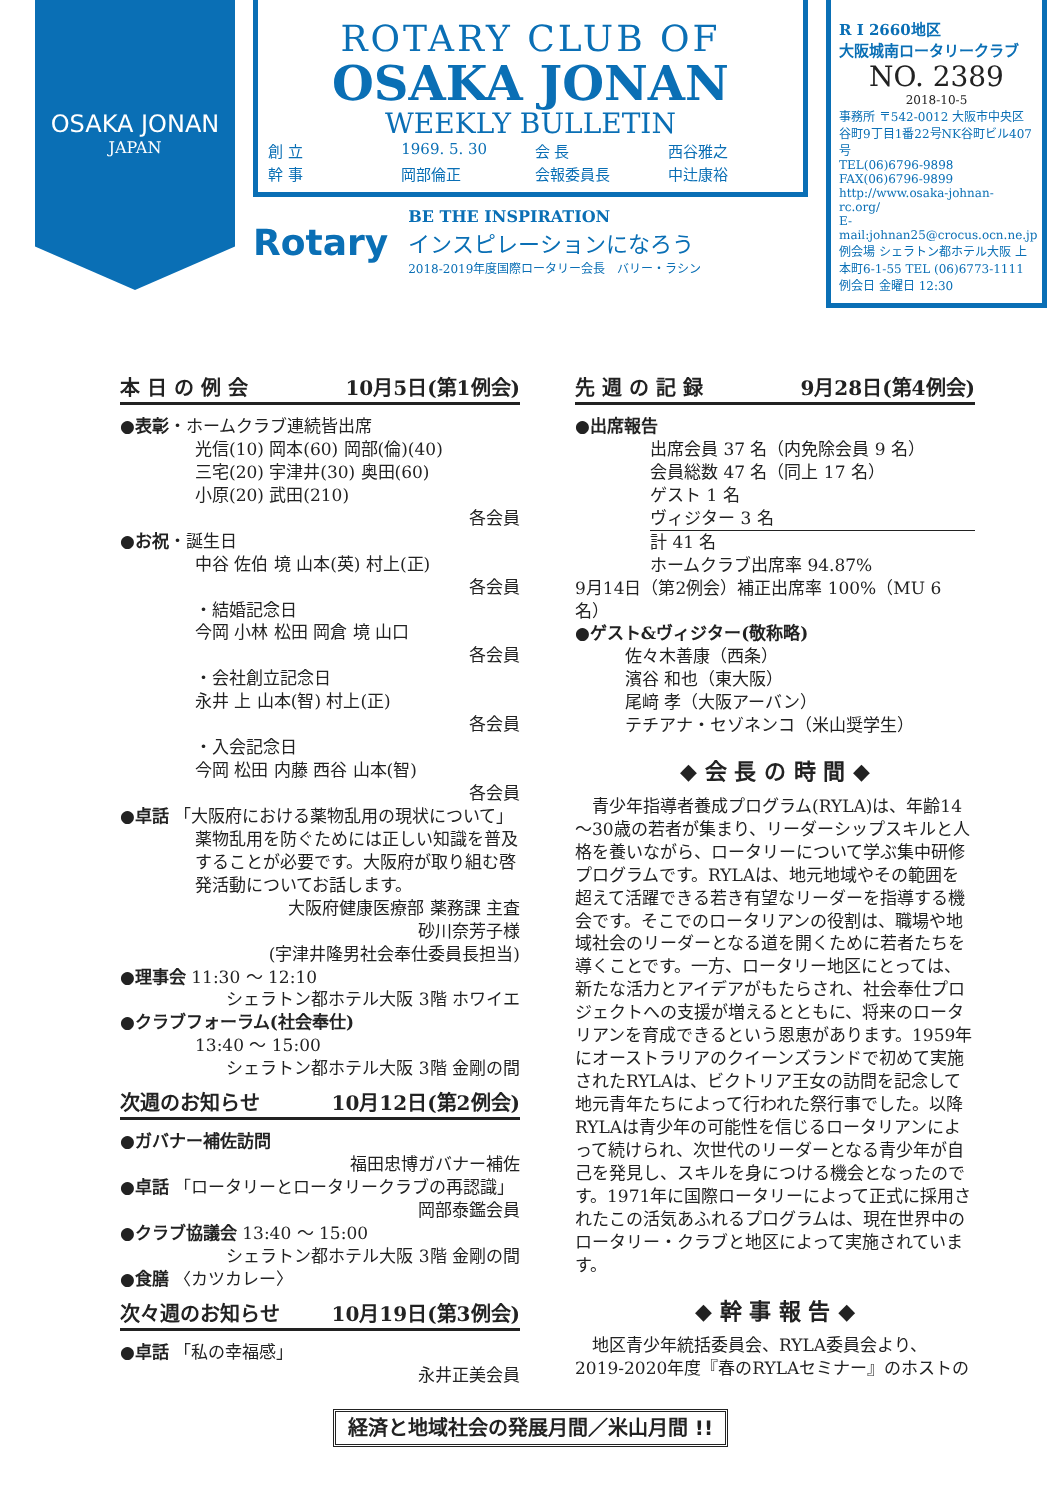OSAKA JONAN
JAPAN
ROTARY CLUB OF
OSAKA JONAN
WEEKLY BULLETIN
創 立 1969. 5. 30 会 長 西谷雅之 幹 事 岡部倫正 会報委員長 中辻康裕
Rotary
BE THE INSPIRATION
インスピレーションになろう
2018-2019年度国際ロータリー会長　バリー・ラシン
R I 2660地区
大阪城南ロータリークラブ
NO. 2389
2018-10-5
事務所 〒542-0012 大阪市中央区谷町9丁目1番22号NK谷町ビル407号
TEL(06)6796-9898 FAX(06)6796-9899
http://www.osaka-johnan-rc.org/
E-mail:johnan25@crocus.ocn.ne.jp
例会場 シェラトン都ホテル大阪 上本町6-1-55 TEL (06)6773-1111
例会日 金曜日 12:30
本 日 の 例 会 10月5日(第1例会)
●表彰・ホームクラブ連続皆出席
光信(10) 岡本(60) 岡部(倫)(40)
三宅(20) 宇津井(30) 奥田(60)
小原(20) 武田(210)
各会員
●お祝・誕生日
中谷 佐伯 境 山本(英) 村上(正)
各会員
・結婚記念日
今岡 小林 松田 岡倉 境 山口
各会員
・会社創立記念日
永井 上 山本(智) 村上(正)
各会員
・入会記念日
今岡 松田 内藤 西谷 山本(智)
各会員
●卓話 「大阪府における薬物乱用の現状について」
薬物乱用を防ぐためには正しい知識を普及することが必要です。大阪府が取り組む啓発活動についてお話します。
大阪府健康医療部 薬務課 主査
砂川奈芳子様
(宇津井隆男社会奉仕委員長担当)
●理事会 11:30 ～ 12:10
シェラトン都ホテル大阪 3階 ホワイエ
●クラブフォーラム(社会奉仕)
13:40 ～ 15:00
シェラトン都ホテル大阪 3階 金剛の間
次週のお知らせ 10月12日(第2例会)
●ガバナー補佐訪問
福田忠博ガバナー補佐
●卓話 「ロータリーとロータリークラブの再認識」
岡部泰鑑会員
●クラブ協議会 13:40 ～ 15:00
シェラトン都ホテル大阪 3階 金剛の間
●食膳 〈カツカレー〉
次々週のお知らせ 10月19日(第3例会)
●卓話 「私の幸福感」
永井正美会員
先 週 の 記 録 9月28日(第4例会)
●出席報告
出席会員 37 名（内免除会員 9 名）
会員総数 47 名（同上 17 名）
ゲスト 1 名
ヴィジター 3 名
計 41 名
ホームクラブ出席率 94.87%
9月14日（第2例会）補正出席率 100%（MU 6 名）
●ゲスト&ヴィジター(敬称略)
佐々木善康（西条）
濱谷 和也（東大阪）
尾﨑 孝（大阪アーバン）
テチアナ・セゾネンコ（米山奨学生）
◆ 会 長 の 時 間 ◆
　青少年指導者養成プログラム(RYLA)は、年齢14～30歳の若者が集まり、リーダーシップスキルと人格を養いながら、ロータリーについて学ぶ集中研修プログラムです。RYLAは、地元地域やその範囲を超えて活躍できる若き有望なリーダーを指導する機会です。そこでのロータリアンの役割は、職場や地域社会のリーダーとなる道を開くために若者たちを導くことです。一方、ロータリー地区にとっては、新たな活力とアイデアがもたらされ、社会奉仕プロジェクトへの支援が増えるとともに、将来のロータリアンを育成できるという恩恵があります。1959年にオーストラリアのクイーンズランドで初めて実施されたRYLAは、ビクトリア王女の訪問を記念して地元青年たちによって行われた祭行事でした。以降RYLAは青少年の可能性を信じるロータリアンによって続けられ、次世代のリーダーとなる青少年が自己を発見し、スキルを身につける機会となったのです。1971年に国際ロータリーによって正式に採用されたこの活気あふれるプログラムは、現在世界中のロータリー・クラブと地区によって実施されています。
◆ 幹 事 報 告 ◆
　地区青少年統括委員会、RYLA委員会より、2019-2020年度『春のRYLAセミナー』のホストの
経済と地域社会の発展月間／米山月間 !!